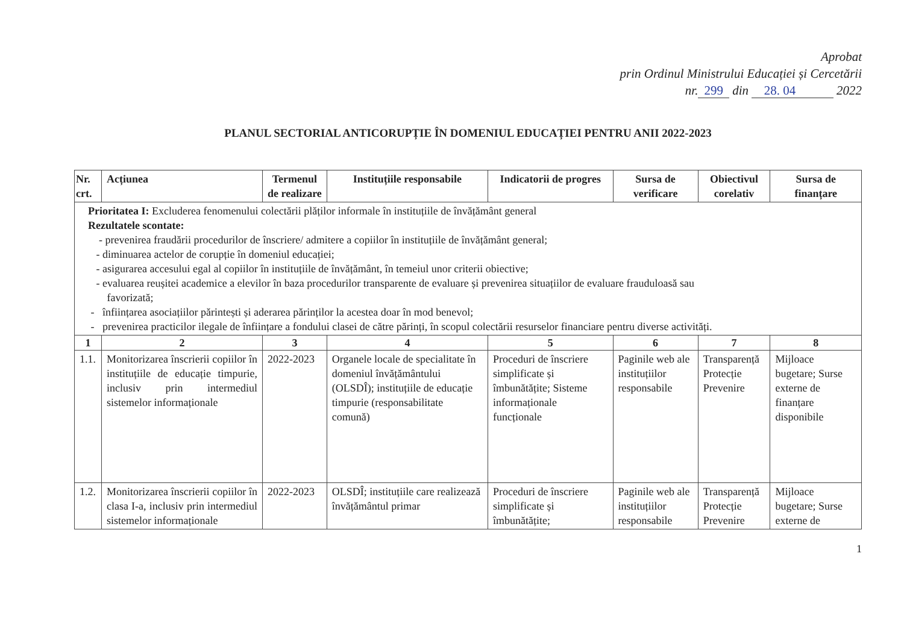Aprobat
prin Ordinul Ministrului Educației și Cercetării
nr. 299 din 28. 04 2022
PLANUL SECTORIAL ANTICORUPȚIE ÎN DOMENIUL EDUCAȚIEI PENTRU ANII 2022-2023
| Nr. crt. | Acțiunea | Termenul de realizare | Instituțiile responsabile | Indicatorii de progres | Sursa de verificare | Obiectivul corelativ | Sursa de finanțare |
| --- | --- | --- | --- | --- | --- | --- | --- |
| Prioritatea I: Excluderea fenomenului colectării plăților informale în instituțiile de învățământ general Rezultatele scontate: - prevenirea fraudării procedurilor de înscriere/ admitere a copiilor în instituțiile de învățământ general; - diminuarea actelor de corupție în domeniul educației; - asigurarea accesului egal al copiilor în instituțiile de învățământ, în temeiul unor criterii obiective; - evaluarea reușitei academice a elevilor în baza procedurilor transparente de evaluare și prevenirea situațiilor de evaluare frauduloasă sau favorizată; - înființarea asociațiilor părintești și aderarea părinților la acestea doar în mod benevol; - prevenirea practicilor ilegale de înființare a fondului clasei de către părinți, în scopul colectării resurselor financiare pentru diverse activități. | | | | | | | |
| 1 | 2 | 3 | 4 | 5 | 6 | 7 | 8 |
| 1.1. | Monitorizarea înscrierii copiilor în instituțiile de educație timpurie, inclusiv prin intermediul sistemelor informaționale | 2022-2023 | Organele locale de specialitate în domeniul învățământului (OLSDÎ); instituțiile de educație timpurie (responsabilitate comună) | Proceduri de înscriere simplificate și îmbunătățite; Sisteme informaționale funcționale | Paginile web ale instituțiilor responsabile | Transparență Protecție Prevenire | Mijloace bugetare; Surse externe de finanțare disponibile |
| 1.2. | Monitorizarea înscrierii copiilor în clasa I-a, inclusiv prin intermediul sistemelor informaționale | 2022-2023 | OLSDÎ; instituțiile care realizează învățământul primar | Proceduri de înscriere simplificate și îmbunătățite; | Paginile web ale instituțiilor responsabile | Transparență Protecție Prevenire | Mijloace bugetare; Surse externe de |
1